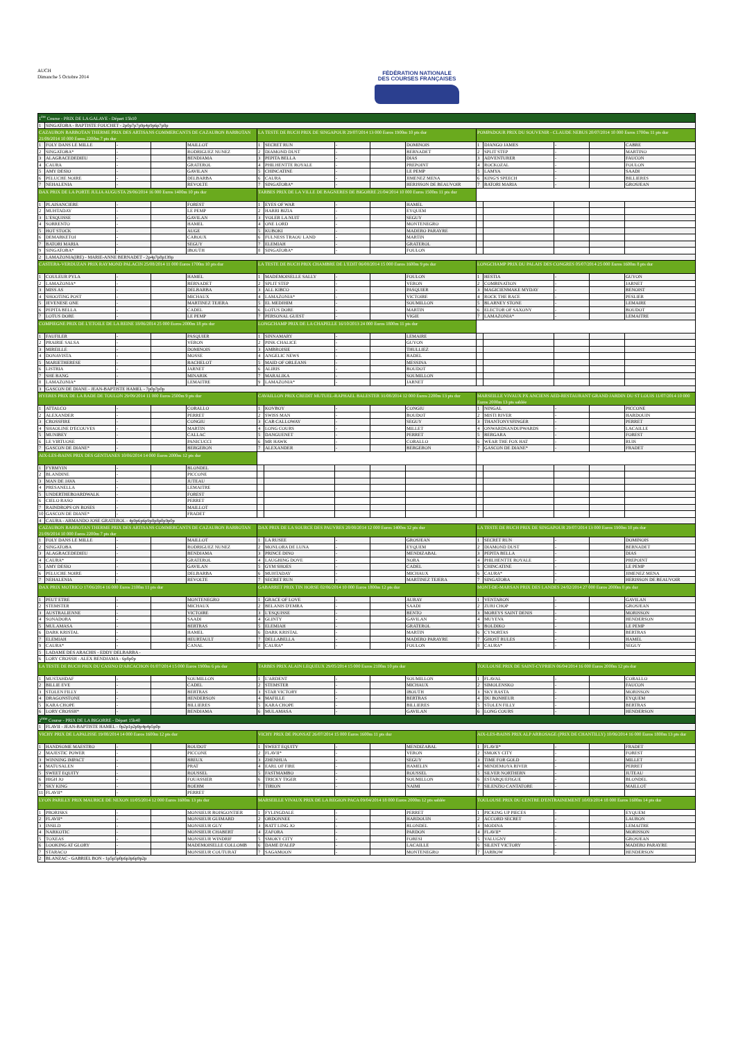AUCH
Dimanche 5 Octobre 2014
FÉDÉRATION NATIONALE
DES COURSES FRANÇAISES
| 1<sup>ère</sup> Course - PRIX DE LA GALAVE - Départ 15h10 | | | | | | | | | | | | | | |
| 1 | SINGATOBA - BAPTISTE FOUCHET - 2p0p7p7p9p4p9p6p7p8p | | | | | | | | | | | | | |
| CAZAUBON BARBOTAN THERME PRIX DES ARTISANS COMMERCANTS DE CAZAUBON BARBOTAN 21/09/2014 10 000 Euros 2200m 7 pts dur | | | | | LA TESTE DE BUCH PRIX DE SINGAPOUR 29/07/2014 13 000 Euros 1900m 10 pts dur | | | | | POMPADOUR PRIX DU SOUVENIR - CLAUDE NEBUS 20/07/2014 10 000 Euros 1700m 11 pts dur | | | | |
| 1 | FOLY DANS LE MILLE | - | | MAILLOT | 1 | SECRET RUN | - | | DOMINOIS | 1 | DJANGO JAMES | - | | CABRE |
| 2 | SINGATOBA* | - | | RODRIGUEZ NUNEZ | 2 | DIAMOND DUST | - | | BERNADET | 2 | SPLIT STEP | - | | MARTINO |
| 3 | ALAGRACEDEDIEU | - | | BENDJAMA | 3 | PEPITA BELLA | - | | DIAS | 3 | ADVENTURER | - | | FAUCON |
| 4 | CAURA | - | | GRATEROL | 4 | PHILHENTTE ROYALE | - | | PREPOINT | 4 | ROCKOZAL | - | | FOULON |
| 5 | AMY DESIO | - | | GAVILAN | 5 | CHINCATINE | - | | LE PEMP | 5 | LAMYA | - | | SAADI |
| 6 | PELUCHE NOIRE | - | | DELBARBA | 6 | CAURA | - | | JIMENEZ MENA | 6 | KING'S SPEECH | - | | BILLIERES |
| 7 | NEHALENIA | - | | REVOLTE | 7 | SINGATOBA* | - | | HERISSON DE BEAUVOIR | 7 | BATORI MARIA | - | | GROSJEAN |
| DAX PRIX DE LA PORTE JULIA AUGUSTA 29/06/2014 16 000 Euros 1400m 10 pts dur | | | | | TARBES PRIX DE LA VILLE DE BAGNERES DE BIGORRE 21/04/2014 10 000 Euros 1500m 11 pts dur | | | | | | | | | |
| 1 | PLAISANCIERE | - | | FOREST | 1 | EYES OF WAR | - | | HAMEL | | | | | |
| 2 | MUHTADAY | - | | LE PEMP | 2 | HARRI BIZIA | - | | EYQUEM | | | | | |
| 3 | L'ESQUISSE | - | | GAVILAN | 3 | VOLER LA NUIT | - | | SEGUY | | | | | |
| 4 | SORRENTO | - | | HAMEL | 4 | ONE LORD | - | | MONTENEGRO | | | | | |
| 5 | HOT STOCK | - | | AUGE | 5 | KUBOKI | - | | MADERO PARAYRE | | | | | |
| 6 | DEMARKETOI | - | | CAROUX | 6 | FULNESS TRAOU LAND | - | | MARTIN | | | | | |
| 7 | BATORI MARIA | - | | SEGUY | 7 | ELEMIAH | - | | GRATEROL | | | | | |
| 9 | SINGATOBA* | - | | IBOUTH | 8 | SINGATOBA* | - | | FOULON | | | | | |
| 2 | LAMAZONIA(IRE) - MARIE-ANNE BERNADET - 2p4p7p8p139p | | | | | | | | | | | | | |
| CASTERA-VERDUZAN PRIX RAYMOND PALACIN 25/08/2014 11 000 Euros 1700m 10 pts dur | | | | | LA TESTE DE BUCH PRIX CHAMBRE DE L'EDIT 06/08/2014 15 000 Euros 1600m 9 pts dur | | | | | LONGCHAMP PRIX DU PALAIS DES CONGRES 05/07/2014 25 000 Euros 1600m 8 pts dur | | | | |
| 1 | COULEUR PYLA | - | | HAMEL | 1 | MADEMOISELLE SALLY | - | | FOULON | 1 | HESTIA | - | | GUYON |
| 2 | LAMAZONIA* | - | | BERNADET | 2 | SPLIT STEP | - | | VERON | 2 | COMBINATION | - | | JARNET |
| 3 | MISS AS | - | | DELBARBA | 3 | ALL KIBCO | - | | PASQUIER | 3 | MAGICIENMAKE MYDAY | - | | BENOIST |
| 4 | SHOOTING POST | - | | MICHAUX | 4 | LAMAZONIA* | - | | VICTOIRE | 4 | ROCK THE RACE | - | | PESLIER |
| 5 | JEVENESE ONE | - | | MARTINEZ TEJERA | 5 | EL MEDJHIM | - | | SOUMILLON | 5 | BLARNEY STONE | - | | LEMAIRE |
| 6 | PEPITA BELLA | - | | CADEL | 6 | LOTUS DORE | - | | MARTIN | 6 | ELECTOR OF SAXONY | - | | BOUDOT |
| 7 | LOTUS DORE | - | | LE PEMP | 7 | PERSONAL GUEST | - | | VIGIE | 7 | LAMAZONIA* | - | | LEMAITRE |
| COMPIEGNE PRIX DE L'ETOILE DE LA REINE 18/06/2014 25 000 Euros 2000m 18 pts dur | | | | | LONGCHAMP PRIX DE LA CHAPELLE 16/10/2013 24 000 Euros 1800m 11 pts dur | | | | | | | | | |
| 1 | FAUFILER | - | | PASQUIER | 1 | SINNAMARY | - | | LEMAIRE | | | | | |
| 2 | PRAIRIE SALSA | - | | VERON | 2 | PINK CHALICE | - | | GUYON | | | | | |
| 3 | MIREILLE | - | | DOMINOIS | 3 | AMBROISIE | - | | THULLIEZ | | | | | |
| 4 | DONAVISTA | - | | MOSSE | 4 | ANGELIC NEWS | - | | BADEL | | | | | |
| 5 | MARIETHERESE | - | | BACHELOT | 5 | MAID OF ORLEANS | - | | MESSINA | | | | | |
| 6 | LISTRIA | - | | JARNET | 6 | ALIRIS | - | | BOUDOT | | | | | |
| 7 | SHE BANG | - | | MINARIK | 7 | MARALIKA | - | | SOUMILLON | | | | | |
| 8 | LAMAZONIA* | - | | LEMAITRE | 9 | LAMAZONIA* | - | | JARNET | | | | | |
| 3 | GASCON DE DIANE - JEAN-BAPTISTE HAMEL - 7p0p7p0p | | | | | | | | | | | | | |
| HYERES PRIX DE LA RADE DE TOULON 29/09/2014 11 000 Euros 2500m 9 pts dur | | | | | CAVAILLON PRIX CREDIT MUTUEL-RAPHAEL BALESTER 31/08/2014 12 000 Euros 2200m 13 pts dur | | | | | MARSEILLE VIVAUX PX ANCIENS AED-RESTAURANT GRAND JARDIN DU ST LOUIS 11/07/2014 10 000 Euros 2000m 13 pts sablée | | | | |
| 1 | ATTALCO | - | | CORALLO | 1 | KOVBOY | - | | CONGIU | 1 | NINGAL | - | | PICCONE |
| 2 | ALEXANDER | - | | PERRET | 2 | SWISS MAN | - | | BOUDOT | 2 | MISTI RIVER | - | | HARDOUIN |
| 3 | CROSSFIRE | - | | CONGIU | 3 | CAB CALLOWAY | - | | SEGUY | 3 | THANTONYSFINGER | - | | PERRET |
| 4 | SHAOLINE D'ECOUVES | - | | MARTIN | 4 | LONG COURS | - | | MILLET | 4 | ONWARDSANDUPWARDS | - | | LACAILLE |
| 5 | MUNIBEY | - | | CALLAC | 5 | DANGUENET | - | | PERRET | 5 | BERGARA | - | | FOREST |
| 6 | LE VIRTUOSE | - | | PANICUCCI | 6 | MR HAWK | - | | CORALLO | 6 | WEAR THE FOX HAT | - | | RUIS |
| 7 | GASCON DE DIANE* | - | | BERGERON | 7 | ALEXANDER | - | | BERGERON | 7 | GASCON DE DIANE* | - | | FRADET |
| AIX-LES-BAINS PRIX DES GENTIANES 10/06/2014 14 000 Euros 2000m 12 pts dur | | | | | | | | | | | | | | |
| 1 | FYRMYIN | - | | BLONDEL | | | | | | | | | | |
| 2 | BLANDINE | - | | PICCONE | | | | | | | | | | |
| 3 | MAN DE JAVA | - | | JUTEAU | | | | | | | | | | |
| 4 | PRESANELLA | - | | LEMAITRE | | | | | | | | | | |
| 5 | UNDERTHEBOARDWALK | - | | FOREST | | | | | | | | | | |
| 6 | CIELO RASO | - | | PERRET | | | | | | | | | | |
| 7 | RAINDROPS ON ROSES | - | | MAILLOT | | | | | | | | | | |
| 10 | GASCON DE DIANE* | - | | FRADET | | | | | | | | | | |
| 4 | CAURA - ARMANDO JOSE GRATEROL - 4p9p6p6p9p8p8p0p9p0p | | | | | | | | | | | | | |
| CAZAUBON BARBOTAN THERME PRIX DES ARTISANS COMMERCANTS DE CAZAUBON BARBOTAN 21/09/2014 10 000 Euros 2200m 7 pts dur | | | | | DAX PRIX DE LA SOURCE DES PAUVRES 28/08/2014 12 000 Euros 1400m 12 pts dur | | | | | LA TESTE DE BUCH PRIX DE SINGAPOUR 29/07/2014 13 000 Euros 1900m 10 pts dur | | | | |
| 1 | FOLY DANS LE MILLE | - | | MAILLOT | 1 | LA RUSEE | - | | GROSJEAN | 1 | SECRET RUN | - | | DOMINOIS |
| 2 | SINGATOBA | - | | RODRIGUEZ NUNEZ | 2 | MONLORA DE LUNA | - | | EYQUEM | 2 | DIAMOND DUST | - | | BERNADET |
| 3 | ALAGRACEDEDIEU | - | | BENDJAMA | 3 | PRINCE DINO | - | | MENDIZABAL | 3 | PEPITA BELLA | - | | DIAS |
| 4 | CAURA* | - | | GRATEROL | 4 | LAUGHING DOVE | - | | NORA | 4 | PHILHENTTE ROYALE | - | | PREPOINT |
| 5 | AMY DESIO | - | | GAVILAN | 5 | GYM SHOES | - | | CADEL | 5 | CHINCATINE | - | | LE PEMP |
| 6 | PELUCHE NOIRE | - | | DELBARBA | 6 | MUHTADAY | - | | MICHAUX | 6 | CAURA* | - | | JIMENEZ MENA |
| 7 | NEHALENIA | - | | REVOLTE | 7 | SECRET RUN | - | | MARTINEZ TEJERA | 7 | SINGATOBA | - | | HERISSON DE BEAUVOIR |
| DAX PRIX MOTRICO 17/06/2014 16 000 Euros 2100m 11 pts dur | | | | | GABARRET PRIX TIN HORSE 02/06/2014 10 000 Euros 1800m 12 pts dur | | | | | MONT-DE-MARSAN PRIX DES LANDES 24/02/2014 27 000 Euros 2000m 8 pts dur | | | | |
| 1 | PEUT ETRE | - | | MONTENEGRO | 1 | GRACE OF LOVE | - | | AURAY | 1 | VENTARON | - | | GAVILAN |
| 2 | STEMSTER | - | | MICHAUX | 2 | BELANIS D'EMRA | - | | SAADI | 2 | ZURI CHOP | - | | GROSJEAN |
| 3 | AUSTRALIENNE | - | | VICTOIRE | 3 | L'ESQUISSE | - | | BENTO | 3 | MOREYS SAINT DENIS | - | | MORISSON |
| 4 | SONADORA | - | | SAADI | 4 | GLINTY | - | | GAVILAN | 4 | MUYEVA | - | | HENDERSON |
| 5 | MULAMASA | - | | BERTRAS | 5 | ELEMIAH | - | | GRATEROL | 5 | BOLDIKO | - | | LE PEMP |
| 6 | DARK KRISTAL | - | | HAMEL | 6 | DARK KRISTAL | - | | MARTIN | 6 | CYNORTAS | - | | BERTRAS |
| 7 | ELEMIAH | - | | HEURTAULT | 7 | DELLABELLA | - | | MADERO PARAYRE | 7 | GHOST RULES | - | | HAMEL |
| 9 | CAURA* | - | | CANAL | 8 | CAURA* | - | | FOULON | 8 | CAURA* | - | | SEGUY |
| 5 | LADAME DES ARACHIS - EDDY DELBARBA - | | | | | | | | | | | | | |
| 6 | LORY CROSSH - ALEX BENDJAMA - 6p8p0p | | | | | | | | | | | | | |
| LA TESTE DE BUCH PRIX DU CASINO D'ARCACHON 01/07/2014 15 000 Euros 1900m 6 pts dur | | | | | TARBES PRIX ALAIN LEQUEUX 29/05/2014 15 000 Euros 2100m 10 pts dur | | | | | TOULOUSE PRIX DE SAINT-CYPRIEN 06/04/2014 16 000 Euros 2000m 12 pts dur | | | | |
| 1 | MUSTAHDAF | - | | SOUMILLON | 1 | L'ARDENT | - | | SOUMILLON | 1 | FLAVAL | - | | CORALLO |
| 2 | BILLIE EVE | - | | CADEL | 2 | STEMSTER | - | | MICHAUX | 2 | SIMOLENSKO | - | | FAUCON |
| 3 | STOLEN FILLY | - | | BERTRAS | 3 | STAR VICTORY | - | | IBOUTH | 3 | SKY RASTA | - | | MORISSON |
| 4 | DRAGONSTONE | - | | HENDERSON | 4 | MAFILLE | - | | BERTRAS | 4 | DU BONHEUR | - | | EYQUEM |
| 5 | KARA CHOPE | - | | BILLIERES | 5 | KARA CHOPE | - | | BILLIERES | 5 | STOLEN FILLY | - | | BERTRAS |
| 6 | LORY CROSSH* | - | | BENDJAMA | 6 | MULAMASA | - | | GAVILAN | 6 | LONG COURS | - | | HENDERSON |
| 2<sup>ème</sup> Course - PRIX DE LA BIGORRE - Départ 15h40 | | | | | | | | | | | | | | |
| 1 | FLAVII - JEAN-BAPTISTE HAMEL - 0p2p1p2p9p4p4p5p0p | | | | | | | | | | | | | |
| VICHY PRIX DE LAPALISSE 19/08/2014 14 000 Euros 1600m 12 pts dur | | | | | VICHY PRIX DE PIONSAT 26/07/2014 15 000 Euros 1600m 11 pts dur | | | | | AIX-LES-BAINS PRIX ALP ARROSAGE (PRIX DE CHANTILLY) 10/06/2014 16 000 Euros 1800m 13 pts dur | | | | |
| 1 | HANDSOME MAESTRO | - | | BOUDOT | 1 | SWEET EQUITY | - | | MENDIZABAL | 1 | FLAVII* | - | | FRADET |
| 2 | MAJESTIC POWER | - | | PICCONE | 2 | FLAVII* | - | | VERON | 2 | SMOKY CITY | - | | FOREST |
| 3 | WINNING IMPACT | - | | BREUX | 3 | ZHENHUA | - | | SEGUY | 3 | TIME FOR GOLD | - | | MILLET |
| 4 | MATUSALEN | - | | PRAT | 4 | EARL OF FIRE | - | | HAMELIN | 4 | MINDEMOYA RIVER | - | | PERRET |
| 5 | SWEET EQUITY | - | | ROUSSEL | 5 | FASTMAMBO | - | | ROUSSEL | 5 | SILVER NORTHERN | - | | JUTEAU |
| 6 | HIGH JO | - | | FOUASSIER | 6 | TRICKY TIGER | - | | SOUMILLON | 6 | ESTARQUEFIGUE | - | | BLONDEL |
| 7 | SKY KING | - | | BOEHM | 7 | TIRION | - | | NAIMI | 7 | SILENZIO CANTATORE | - | | MAILLOT |
| 11 | FLAVII* | - | | PERRET | | | | | | | | | | |
| LYON PARILLY PRIX MAURICE DE NEXON 11/05/2014 12 000 Euros 1600m 13 pts dur | | | | | MARSEILLE VIVAUX PRIX DE LA REGION PACA 09/04/2014 18 000 Euros 2000m 12 pts sablée | | | | | TOULOUSE PRIX DU CENTRE D'ENTRAINEMENT 10/03/2014 18 000 Euros 1600m 14 pts dur | | | | |
| 1 | PRORISKS | - | | MONSIEUR BOISGONTIER | 1 | FYLINGDALE | - | | PERRET | 1 | PICKING UP PIECES | - | | EYQUEM |
| 2 | FLAVII* | - | | MONSIEUR GUIMARD | 2 | ORDONNEE | - | | HARDOUIN | 2 | ACCORD SECRET | - | | LAURON |
| 3 | INSILD | - | | MONSIEUR GUY | 3 | BATT LING JO | - | | BLONDEL | 3 | MODINA | - | | LEMAITRE |
| 4 | NARKOTIC | - | | MONSIEUR CHABERT | 4 | ZAFORA | - | | PARDON | 4 | FLAVII* | - | | MORISSON |
| 5 | TOXEAS | - | | MONSIEUR WINDRIF | 5 | SMOKY CITY | - | | FORESI | 5 | VALUGNY | - | | GROSJEAN |
| 6 | LOOKING AT GLORY | - | | MADEMOISELLE COLLOMB | 6 | DAME D'ALEP | - | | LACAILLE | 6 | SILENT VICTORY | - | | MADERO PARAYRE |
| 7 | STARACO | - | | MONSIEUR COUTURAT | 7 | SAGAMOON | - | | MONTENEGRO | 7 | JARROW | - | | HENDERSON |
| 2 | BLANZAC - GABRIEL BON - 1p5p5p0p6p3p6p9p2p | | | | | | | | | | | | | |